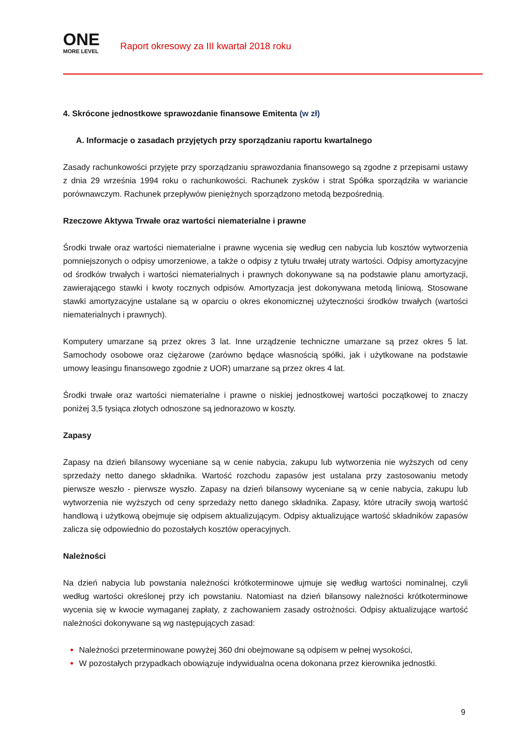ONE
MORE LEVEL
Raport okresowy za III kwartał 2018 roku
4. Skrócone jednostkowe sprawozdanie finansowe Emitenta (w zł)
A. Informacje o zasadach przyjętych przy sporządzaniu raportu kwartalnego
Zasady rachunkowości przyjęte przy sporządzaniu sprawozdania finansowego są zgodne z przepisami ustawy z dnia 29 września 1994 roku o rachunkowości. Rachunek zysków i strat Spółka sporządziła w wariancie porównawczym. Rachunek przepływów pieniężnych sporządzono metodą bezpośrednią.
Rzeczowe Aktywa Trwałe oraz wartości niematerialne i prawne
Środki trwałe oraz wartości niematerialne i prawne wycenia się według cen nabycia lub kosztów wytworzenia pomniejszonych o odpisy umorzeniowe, a także o odpisy z tytułu trwałej utraty wartości. Odpisy amortyzacyjne od środków trwałych i wartości niematerialnych i prawnych dokonywane są na podstawie planu amortyzacji, zawierającego stawki i kwoty rocznych odpisów. Amortyzacja jest dokonywana metodą liniową. Stosowane stawki amortyzacyjne ustalane są w oparciu o okres ekonomicznej użyteczności środków trwałych (wartości niematerialnych i prawnych).
Komputery umarzane są przez okres 3 lat. Inne urządzenie techniczne umarzane są przez okres 5 lat. Samochody osobowe oraz ciężarowe (zarówno będące własnością spółki, jak i użytkowane na podstawie umowy leasingu finansowego zgodnie z UOR) umarzane są przez okres 4 lat.
Środki trwałe oraz wartości niematerialne i prawne o niskiej jednostkowej wartości początkowej to znaczy poniżej 3,5 tysiąca złotych odnoszone są jednorazowo w koszty.
Zapasy
Zapasy na dzień bilansowy wyceniane są w cenie nabycia, zakupu lub wytworzenia nie wyższych od ceny sprzedaży netto danego składnika. Wartość rozchodu zapasów jest ustalana przy zastosowaniu metody pierwsze weszło - pierwsze wyszło. Zapasy na dzień bilansowy wyceniane są w cenie nabycia, zakupu lub wytworzenia nie wyższych od ceny sprzedaży netto danego składnika. Zapasy, które utraciły swoją wartość handlową i użytkową obejmuje się odpisem aktualizującym. Odpisy aktualizujące wartość składników zapasów zalicza się odpowiednio do pozostałych kosztów operacyjnych.
Należności
Na dzień nabycia lub powstania należności krótkoterminowe ujmuje się według wartości nominalnej, czyli według wartości określonej przy ich powstaniu. Natomiast na dzień bilansowy należności krótkoterminowe wycenia się w kwocie wymaganej zapłaty, z zachowaniem zasady ostrożności. Odpisy aktualizujące wartość należności dokonywane są wg następujących zasad:
Należności przeterminowane powyżej 360 dni obejmowane są odpisem w pełnej wysokości,
W pozostałych przypadkach obowiązuje indywidualna ocena dokonana przez kierownika jednostki.
9